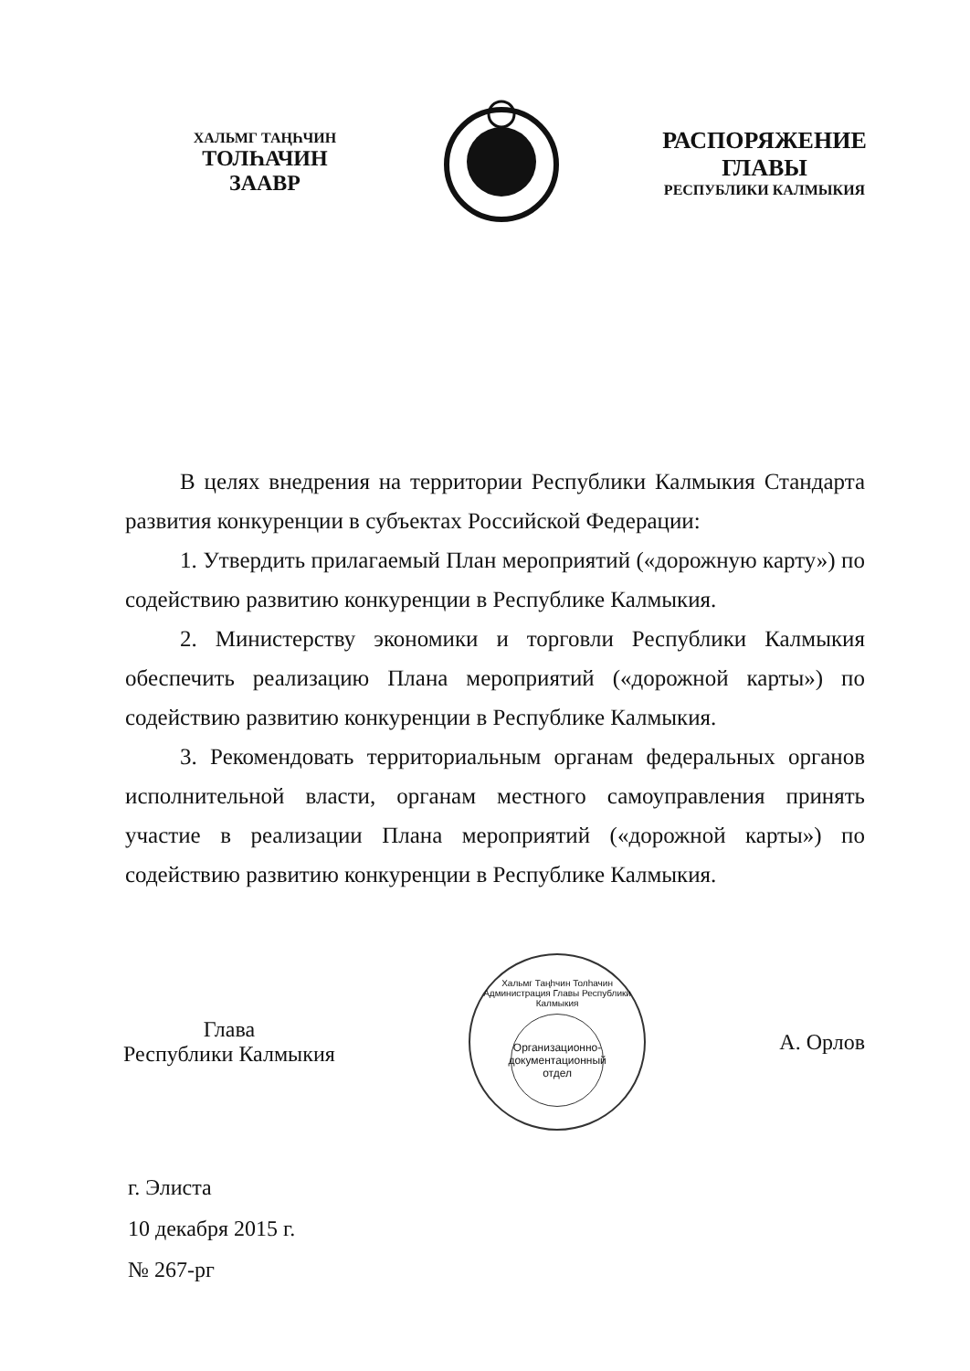ХАЛЬМГ ТАҢҺЧИН
ТОЛҺАЧИН
ЗААВР
РАСПОРЯЖЕНИЕ
ГЛАВЫ
РЕСПУБЛИКИ КАЛМЫКИЯ
В целях внедрения на территории Республики Калмыкия Стандарта развития конкуренции в субъектах Российской Федерации:
1. Утвердить прилагаемый План мероприятий («дорожную карту») по содействию развитию конкуренции в Республике Калмыкия.
2. Министерству экономики и торговли Республики Калмыкия обеспечить реализацию Плана мероприятий («дорожной карты») по содействию развитию конкуренции в Республике Калмыкия.
3. Рекомендовать территориальным органам федеральных органов исполнительной власти, органам местного самоуправления принять участие в реализации Плана мероприятий («дорожной карты») по содействию развитию конкуренции в Республике Калмыкия.
Глава
Республики Калмыкия
Хальмг Таңhчин Толhачин
Администрация Главы Республики Калмыкия
Организационно-
документационный
отдел
А. Орлов
г. Элиста
10 декабря 2015 г.
№ 267-рг